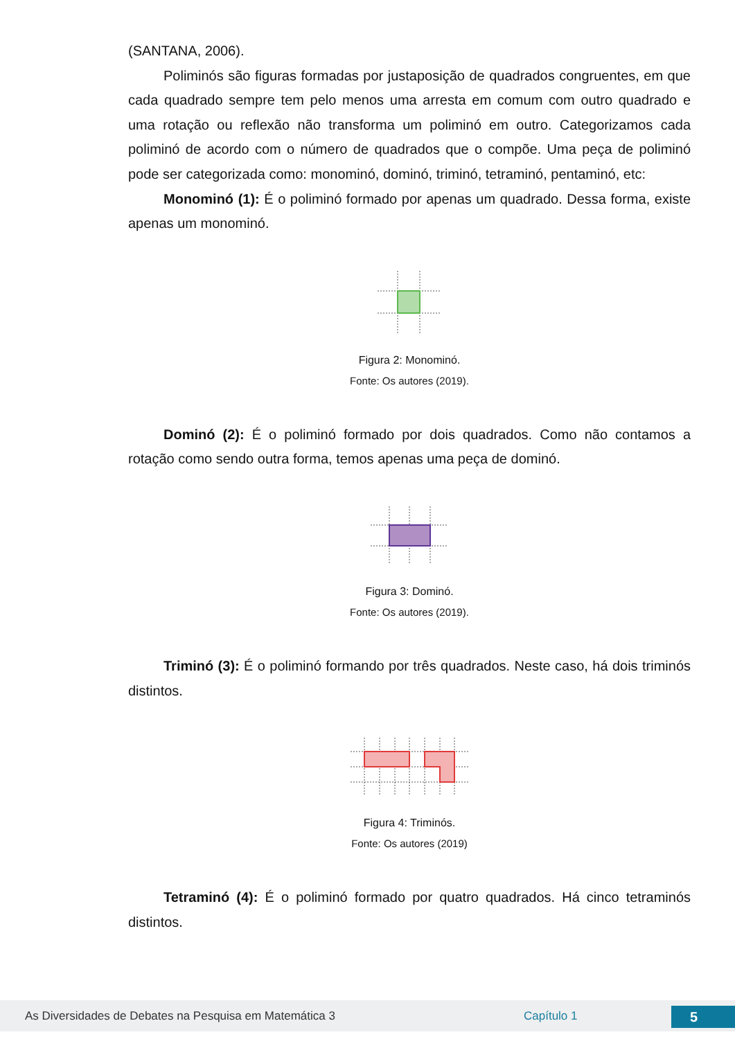(SANTANA, 2006).
Poliminós são figuras formadas por justaposição de quadrados congruentes, em que cada quadrado sempre tem pelo menos uma arresta em comum com outro quadrado e uma rotação ou reflexão não transforma um poliminó em outro. Categorizamos cada poliminó de acordo com o número de quadrados que o compõe. Uma peça de poliminó pode ser categorizada como: monominó, dominó, triminó, tetraminó, pentaminó, etc:
Monominó (1): É o poliminó formado por apenas um quadrado. Dessa forma, existe apenas um monominó.
Figura 2: Monominó.
Fonte: Os autores (2019).
Dominó (2): É o poliminó formado por dois quadrados. Como não contamos a rotação como sendo outra forma, temos apenas uma peça de dominó.
Figura 3: Dominó.
Fonte: Os autores (2019).
Triminó (3): É o poliminó formando por três quadrados. Neste caso, há dois triminós distintos.
Figura 4: Triminós.
Fonte: Os autores (2019)
Tetraminó (4): É o poliminó formado por quatro quadrados. Há cinco tetraminós distintos.
As Diversidades de Debates na Pesquisa em Matemática 3 Capítulo 1 5